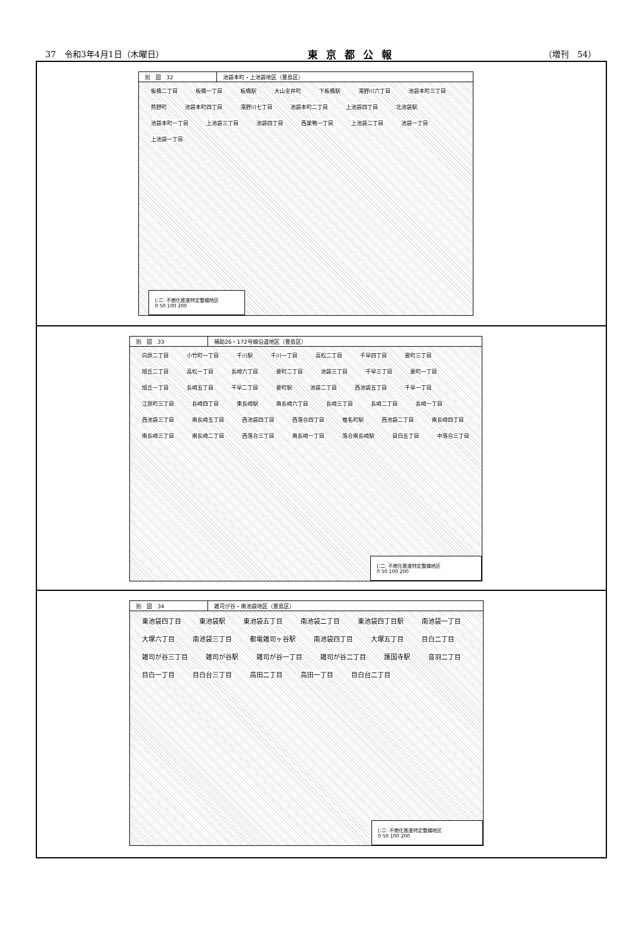37　令和3年4月1日（木曜日） 東京都公報 （増刊　54）
別　図　32 池袋本町・上池袋地区（豊島区）
板橋二丁目 板橋一丁目 板橋駅 大山金井町 下板橋駅 滝野川六丁目 池袋本町三丁目 熊野町 池袋本町四丁目 滝野川七丁目 池袋本町二丁目 上池袋四丁目 北池袋駅 池袋本町一丁目 上池袋三丁目 池袋四丁目 西巣鴨一丁目 上池袋二丁目 池袋一丁目 上池袋一丁目
[:二· 不燃化推進特定整備地区
0 50 100 200
別　図　33 補助26・172号線沿道地区（豊島区）
向原二丁目 小竹町一丁目 千川駅 千川一丁目 高松二丁目 千早四丁目 要町三丁目 旭丘二丁目 高松一丁目 長崎六丁目 要町二丁目 池袋三丁目 千早三丁目 要町一丁目 旭丘一丁目 長崎五丁目 千早二丁目 要町駅 池袋二丁目 西池袋五丁目 千早一丁目 江原町三丁目 長崎四丁目 東長崎駅 南長崎六丁目 長崎三丁目 長崎二丁目 長崎一丁目 西池袋三丁目 南長崎五丁目 西池袋四丁目 西落合四丁目 椎名町駅 西池袋二丁目 南長崎四丁目 南長崎三丁目 南長崎二丁目 西落合三丁目 南長崎一丁目 落合南長崎駅 目白五丁目 中落合三丁目
[:二· 不燃化推進特定整備地区
0 50 100 200
別　図　34 雑司が谷・南池袋地区（豊島区）
東池袋四丁目 東池袋駅 東池袋五丁目 南池袋二丁目 東池袋四丁目駅 南池袋一丁目 大塚六丁目 南池袋三丁目 都電雑司ヶ谷駅 南池袋四丁目 大塚五丁目 目白二丁目 雑司が谷三丁目 雑司が谷駅 雑司が谷一丁目 雑司が谷二丁目 護国寺駅 音羽二丁目 目白一丁目 目白台三丁目 高田二丁目 高田一丁目 目白台二丁目
[:二· 不燃化推進特定整備地区
0 50 100 200